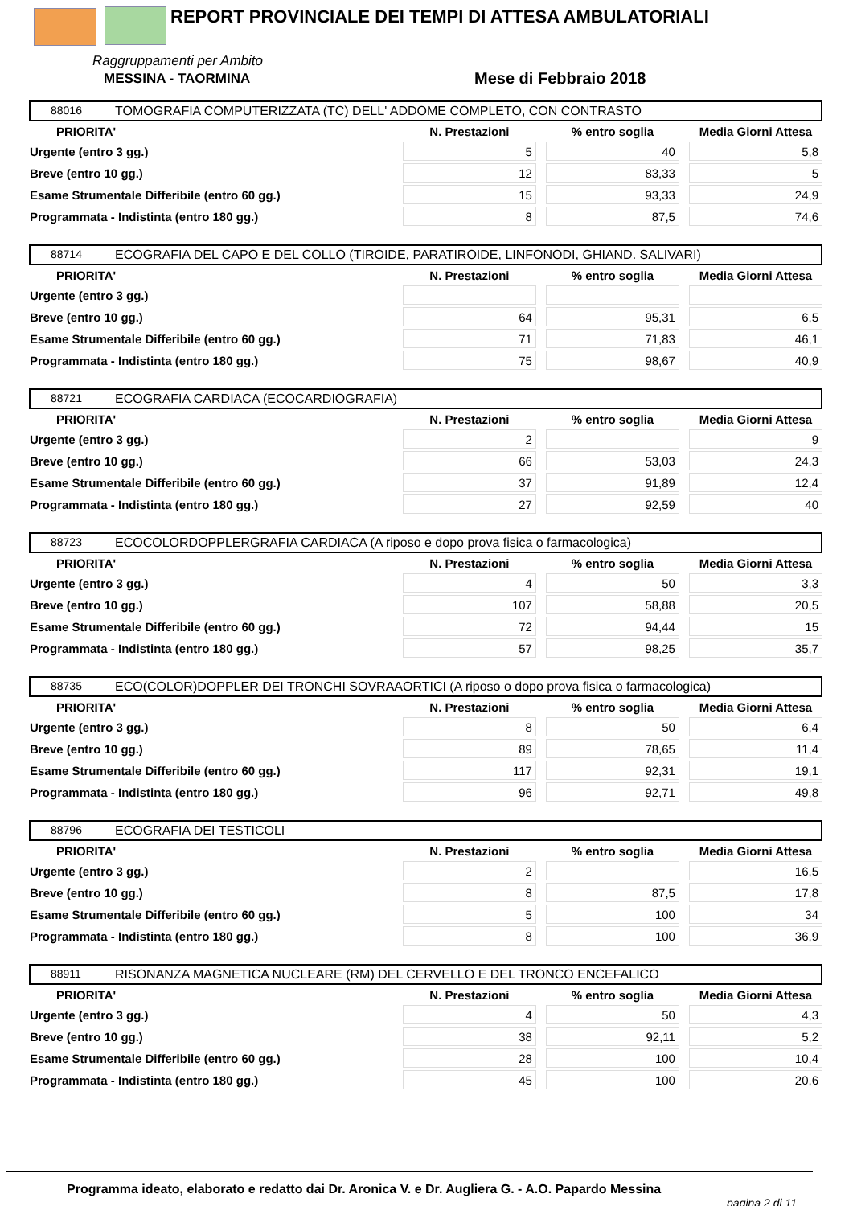REPORT PROVINCIALE DEI TEMPI DI ATTESA AMBULATORIALI
Raggruppamenti per Ambito
MESSINA - TAORMINA Mese di Febbraio 2018
88016 TOMOGRAFIA COMPUTERIZZATA (TC) DELL' ADDOME COMPLETO, CON CONTRASTO
| PRIORITA' | N. Prestazioni | % entro soglia | Media Giorni Attesa |
| --- | --- | --- | --- |
| Urgente (entro 3 gg.) | 5 | 40 | 5,8 |
| Breve (entro 10 gg.) | 12 | 83,33 | 5 |
| Esame Strumentale Differibile (entro 60 gg.) | 15 | 93,33 | 24,9 |
| Programmata - Indistinta (entro 180 gg.) | 8 | 87,5 | 74,6 |
88714 ECOGRAFIA DEL CAPO E DEL COLLO (TIROIDE, PARATIROIDE, LINFONODI, GHIAND. SALIVARI)
| PRIORITA' | N. Prestazioni | % entro soglia | Media Giorni Attesa |
| --- | --- | --- | --- |
| Urgente (entro 3 gg.) | | | |
| Breve (entro 10 gg.) | 64 | 95,31 | 6,5 |
| Esame Strumentale Differibile (entro 60 gg.) | 71 | 71,83 | 46,1 |
| Programmata - Indistinta (entro 180 gg.) | 75 | 98,67 | 40,9 |
88721 ECOGRAFIA CARDIACA (ECOCARDIOGRAFIA)
| PRIORITA' | N. Prestazioni | % entro soglia | Media Giorni Attesa |
| --- | --- | --- | --- |
| Urgente (entro 3 gg.) | 2 | | 9 |
| Breve (entro 10 gg.) | 66 | 53,03 | 24,3 |
| Esame Strumentale Differibile (entro 60 gg.) | 37 | 91,89 | 12,4 |
| Programmata - Indistinta (entro 180 gg.) | 27 | 92,59 | 40 |
88723 ECOCOLORDOPPLERGRAFIA CARDIACA (A riposo e dopo prova fisica o farmacologica)
| PRIORITA' | N. Prestazioni | % entro soglia | Media Giorni Attesa |
| --- | --- | --- | --- |
| Urgente (entro 3 gg.) | 4 | 50 | 3,3 |
| Breve (entro 10 gg.) | 107 | 58,88 | 20,5 |
| Esame Strumentale Differibile (entro 60 gg.) | 72 | 94,44 | 15 |
| Programmata - Indistinta (entro 180 gg.) | 57 | 98,25 | 35,7 |
88735 ECO(COLOR)DOPPLER DEI TRONCHI SOVRAAORTICI (A riposo o dopo prova fisica o farmacologica)
| PRIORITA' | N. Prestazioni | % entro soglia | Media Giorni Attesa |
| --- | --- | --- | --- |
| Urgente (entro 3 gg.) | 8 | 50 | 6,4 |
| Breve (entro 10 gg.) | 89 | 78,65 | 11,4 |
| Esame Strumentale Differibile (entro 60 gg.) | 117 | 92,31 | 19,1 |
| Programmata - Indistinta (entro 180 gg.) | 96 | 92,71 | 49,8 |
88796 ECOGRAFIA DEI TESTICOLI
| PRIORITA' | N. Prestazioni | % entro soglia | Media Giorni Attesa |
| --- | --- | --- | --- |
| Urgente (entro 3 gg.) | 2 | | 16,5 |
| Breve (entro 10 gg.) | 8 | 87,5 | 17,8 |
| Esame Strumentale Differibile (entro 60 gg.) | 5 | 100 | 34 |
| Programmata - Indistinta (entro 180 gg.) | 8 | 100 | 36,9 |
88911 RISONANZA MAGNETICA NUCLEARE (RM) DEL CERVELLO E DEL TRONCO ENCEFALICO
| PRIORITA' | N. Prestazioni | % entro soglia | Media Giorni Attesa |
| --- | --- | --- | --- |
| Urgente (entro 3 gg.) | 4 | 50 | 4,3 |
| Breve (entro 10 gg.) | 38 | 92,11 | 5,2 |
| Esame Strumentale Differibile (entro 60 gg.) | 28 | 100 | 10,4 |
| Programmata - Indistinta (entro 180 gg.) | 45 | 100 | 20,6 |
Programma ideato, elaborato e redatto dai Dr. Aronica V. e Dr. Augliera G. - A.O. Papardo Messina
pagina 2 di 11